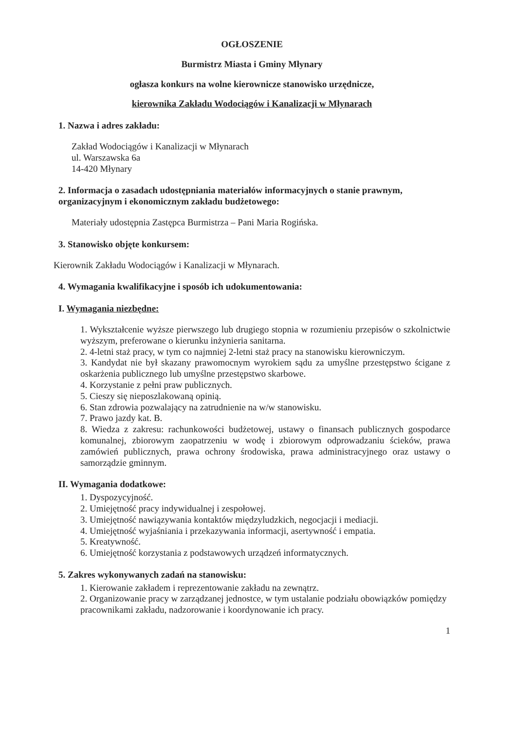OGŁOSZENIE
Burmistrz Miasta i Gminy Młynary
ogłasza konkurs na wolne kierownicze stanowisko urzędnicze,
kierownika Zakładu Wodociągów i Kanalizacji w Młynarach
1. Nazwa i adres zakładu:
Zakład Wodociągów i Kanalizacji w Młynarach
ul. Warszawska 6a
14-420 Młynary
2. Informacja o zasadach udostępniania materiałów informacyjnych o stanie prawnym, organizacyjnym i ekonomicznym zakładu budżetowego:
Materiały udostępnia Zastępca Burmistrza – Pani Maria Rogińska.
3. Stanowisko objęte konkursem:
Kierownik Zakładu Wodociągów i Kanalizacji w Młynarach.
4. Wymagania kwalifikacyjne i sposób ich udokumentowania:
I. Wymagania niezbędne:
1. Wykształcenie wyższe pierwszego lub drugiego stopnia w rozumieniu przepisów o szkolnictwie wyższym, preferowane o kierunku inżynieria sanitarna.
2. 4-letni staż pracy, w tym co najmniej 2-letni staż pracy na stanowisku kierowniczym.
3. Kandydat nie był skazany prawomocnym wyrokiem sądu za umyślne przestępstwo ścigane z oskarżenia publicznego lub umyślne przestępstwo skarbowe.
4. Korzystanie z pełni praw publicznych.
5. Cieszy się nieposzlakowaną opinią.
6. Stan zdrowia pozwalający na zatrudnienie na w/w stanowisku.
7. Prawo jazdy kat. B.
8. Wiedza z zakresu: rachunkowości budżetowej, ustawy o finansach publicznych gospodarce komunalnej, zbiorowym zaopatrzeniu w wodę i zbiorowym odprowadzaniu ścieków, prawa zamówień publicznych, prawa ochrony środowiska, prawa administracyjnego oraz ustawy o samorządzie gminnym.
II. Wymagania dodatkowe:
1. Dyspozycyjność.
2. Umiejętność pracy indywidualnej i zespołowej.
3. Umiejętność nawiązywania kontaktów międzyludzkich, negocjacji i mediacji.
4. Umiejętność wyjaśniania i przekazywania informacji, asertywność i empatia.
5. Kreatywność.
6. Umiejętność korzystania z podstawowych urządzeń informatycznych.
5. Zakres wykonywanych zadań na stanowisku:
1. Kierowanie zakładem i reprezentowanie zakładu na zewnątrz.
2. Organizowanie pracy w zarządzanej jednostce, w tym ustalanie podziału obowiązków pomiędzy pracownikami zakładu, nadzorowanie i koordynowanie ich pracy.
1